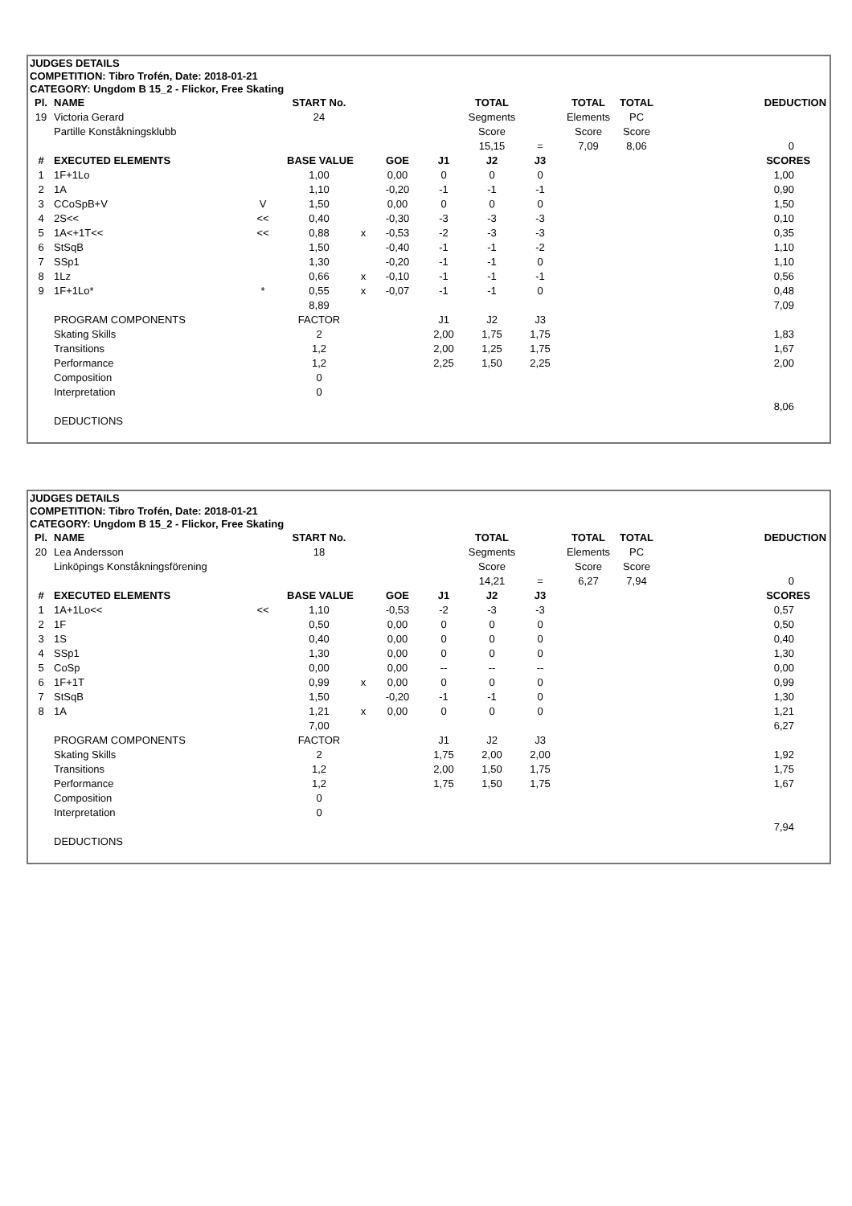| JUDGES DETAILS | | | | | | | | | | | |
| COMPETITION: Tibro Trofén, Date: 2018-01-21 | | | | | | | | | | | |
| CATEGORY: Ungdom B 15_2 - Flickor, Free Skating | | | | | | | | | | | |
| Pl. | NAME | | START No. | | | | TOTAL | | TOTAL | TOTAL | DEDUCTION |
| 19 | Victoria Gerard | | 24 | | | | Segments | | Elements | PC | |
| | Partille Konståkningsklubb | | | | | | Score | | Score | Score | |
| | | | | | | | 15,15 | = | 7,09 | 8,06 | 0 |
| # | EXECUTED ELEMENTS | | BASE VALUE | | GOE | J1 | J2 | J3 | | | SCORES |
| 1 | 1F+1Lo | | 1,00 | | 0,00 | 0 | 0 | 0 | | | 1,00 |
| 2 | 1A | | 1,10 | | -0,20 | -1 | -1 | -1 | | | 0,90 |
| 3 | CCoSpB+V | V | 1,50 | | 0,00 | 0 | 0 | 0 | | | 1,50 |
| 4 | 2S<< | << | 0,40 | | -0,30 | -3 | -3 | -3 | | | 0,10 |
| 5 | 1A<+1T<< | << | 0,88 | x | -0,53 | -2 | -3 | -3 | | | 0,35 |
| 6 | StSqB | | 1,50 | | -0,40 | -1 | -1 | -2 | | | 1,10 |
| 7 | SSp1 | | 1,30 | | -0,20 | -1 | -1 | 0 | | | 1,10 |
| 8 | 1Lz | | 0,66 | x | -0,10 | -1 | -1 | -1 | | | 0,56 |
| 9 | 1F+1Lo* | * | 0,55 | x | -0,07 | -1 | -1 | 0 | | | 0,48 |
| | | | 8,89 | | | | | | | | 7,09 |
| | PROGRAM COMPONENTS | | FACTOR | | | J1 | J2 | J3 | | | |
| | Skating Skills | | 2 | | | 2,00 | 1,75 | 1,75 | | | 1,83 |
| | Transitions | | 1,2 | | | 2,00 | 1,25 | 1,75 | | | 1,67 |
| | Performance | | 1,2 | | | 2,25 | 1,50 | 2,25 | | | 2,00 |
| | Composition | | 0 | | | | | | | | |
| | Interpretation | | 0 | | | | | | | | |
| | | | | | | | | | | | 8,06 |
| | DEDUCTIONS | | | | | | | | | | |
| JUDGES DETAILS | | | | | | | | | | | |
| COMPETITION: Tibro Trofén, Date: 2018-01-21 | | | | | | | | | | | |
| CATEGORY: Ungdom B 15_2 - Flickor, Free Skating | | | | | | | | | | | |
| Pl. | NAME | | START No. | | | | TOTAL | | TOTAL | TOTAL | DEDUCTION |
| 20 | Lea Andersson | | 18 | | | | Segments | | Elements | PC | |
| | Linköpings Konståkningsförening | | | | | | Score | | Score | Score | |
| | | | | | | | 14,21 | = | 6,27 | 7,94 | 0 |
| # | EXECUTED ELEMENTS | | BASE VALUE | | GOE | J1 | J2 | J3 | | | SCORES |
| 1 | 1A+1Lo<< | << | 1,10 | | -0,53 | -2 | -3 | -3 | | | 0,57 |
| 2 | 1F | | 0,50 | | 0,00 | 0 | 0 | 0 | | | 0,50 |
| 3 | 1S | | 0,40 | | 0,00 | 0 | 0 | 0 | | | 0,40 |
| 4 | SSp1 | | 1,30 | | 0,00 | 0 | 0 | 0 | | | 1,30 |
| 5 | CoSp | | 0,00 | | 0,00 | -- | -- | -- | | | 0,00 |
| 6 | 1F+1T | | 0,99 | x | 0,00 | 0 | 0 | 0 | | | 0,99 |
| 7 | StSqB | | 1,50 | | -0,20 | -1 | -1 | 0 | | | 1,30 |
| 8 | 1A | | 1,21 | x | 0,00 | 0 | 0 | 0 | | | 1,21 |
| | | | 7,00 | | | | | | | | 6,27 |
| | PROGRAM COMPONENTS | | FACTOR | | | J1 | J2 | J3 | | | |
| | Skating Skills | | 2 | | | 1,75 | 2,00 | 2,00 | | | 1,92 |
| | Transitions | | 1,2 | | | 2,00 | 1,50 | 1,75 | | | 1,75 |
| | Performance | | 1,2 | | | 1,75 | 1,50 | 1,75 | | | 1,67 |
| | Composition | | 0 | | | | | | | | |
| | Interpretation | | 0 | | | | | | | | |
| | | | | | | | | | | | 7,94 |
| | DEDUCTIONS | | | | | | | | | | |